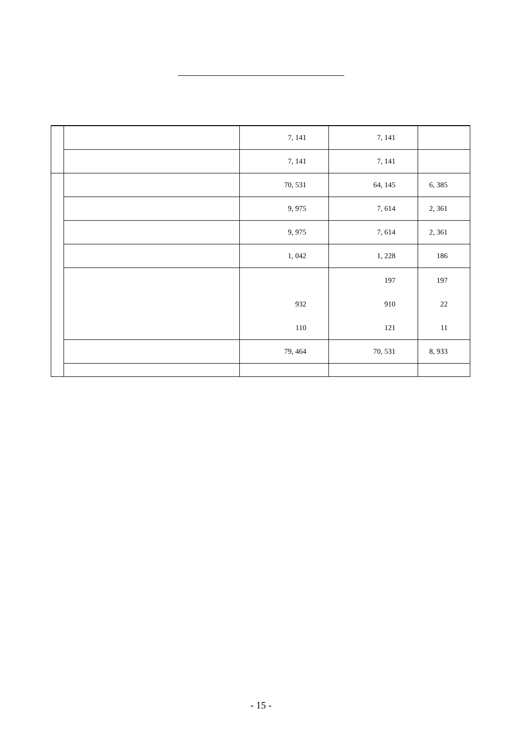| | | 7, 141 | 7, 141 | |
| | | 7, 141 | 7, 141 | |
| | | 70, 531 | 64, 145 | 6, 385 |
| | | 9, 975 | 7, 614 | 2, 361 |
| | | 9, 975 | 7, 614 | 2, 361 |
| | | 1, 042 | 1, 228 | 186 |
| | | 932 110 | 197 910 121 | 197 22 11 |
| | | 79, 464 | 70, 531 | 8, 933 |
- 15 -